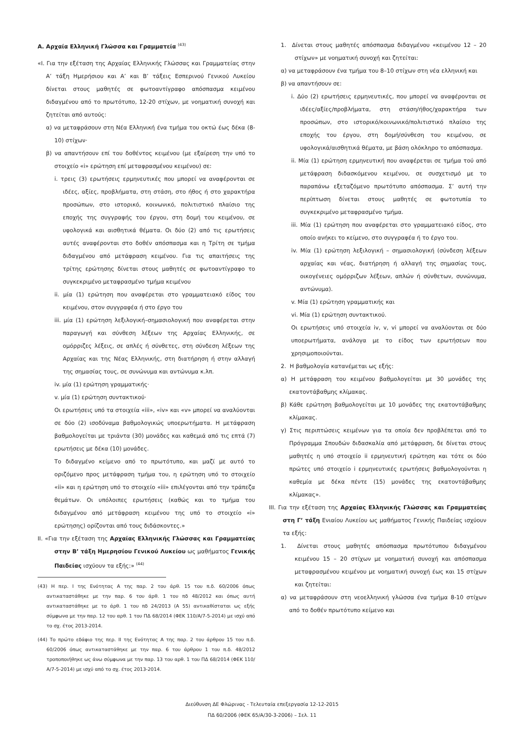Α. Αρχαία Ελληνική Γλώσσα και Γραμματεία <sup>(43)</sup>
«Ι. Για την εξέταση της Αρχαίας Ελληνικής Γλώσσας και Γραμματείας στην Α’ τάξη Ημερήσιου και Α’ και Β’ τάξεις Εσπερινού Γενικού Λυκείου δίνεται στους μαθητές σε φωτοαντίγραφο απόσπασμα κειμένου διδαγμένου από το πρωτότυπο, 12-20 στίχων, με νοηματική συνοχή και ζητείται από αυτούς:
α) να μεταφράσουν στη Νέα Ελληνική ένα τμήμα του οκτώ έως δέκα (8-10) στίχων·
β) να απαντήσουν επί του δοθέντος κειμένου (με εξαίρεση την υπό το στοιχείο «i» ερώτηση επί μεταφρασμένου κειμένου) σε:
i. τρεις (3) ερωτήσεις ερμηνευτικές που μπορεί να αναφέρονται σε ιδέες, αξίες, προβλήματα, στη στάση, στο ήθος ή στο χαρακτήρα προσώπων, στο ιστορικό, κοινωνικό, πολιτιστικό πλαίσιο της εποχής της συγγραφής του έργου, στη δομή του κειμένου, σε υφολογικά και αισθητικά θέματα. Οι δύο (2) από τις ερωτήσεις αυτές αναφέρονται στο δοθέν απόσπασμα και η Τρίτη σε τμήμα διδαγμένου από μετάφραση κειμένου. Για τις απαιτήσεις της τρίτης ερώτησης δίνεται στους μαθητές σε φωτοαντίγραφο το συγκεκριμένο μεταφρασμένο τμήμα κειμένου
ii. μία (1) ερώτηση που αναφέρεται στο γραμματειακό είδος του κειμένου, στον συγγραφέα ή στο έργο του
iii. μία (1) ερώτηση λεξιλογική–σημασιολογική που αναφέρεται στην παραγωγή και σύνθεση λέξεων της Αρχαίας Ελληνικής, σε ομόρριζες λέξεις, σε απλές ή σύνθετες, στη σύνδεση λέξεων της Αρχαίας και της Νέας Ελληνικής, στη διατήρηση ή στην αλλαγή της σημασίας τους, σε συνώνυμα και αντώνυμα κ.λπ.
iv. μία (1) ερώτηση γραμματικής·
v. μία (1) ερώτηση συντακτικού·
Οι ερωτήσεις υπό τα στοιχεία «iii», «iv» και «v» μπορεί να αναλύονται σε δύο (2) ισοδύναμα βαθμολογικώς υποερωτήματα. Η μετάφραση βαθμολογείται με τριάντα (30) μονάδες και καθεμιά από τις επτά (7) ερωτήσεις με δέκα (10) μονάδες.
Το διδαγμένο κείμενο από το πρωτότυπο, και μαζί με αυτό το οριζόμενο προς μετάφραση τμήμα του, η ερώτηση υπό το στοιχείο «ii» και η ερώτηση υπό το στοιχείο «iii» επιλέγονται από την τράπεζα θεμάτων. Οι υπόλοιπες ερωτήσεις (καθώς και το τμήμα του διδαγμένου από μετάφραση κειμένου της υπό το στοιχείο «i» ερώτησης) ορίζονται από τους διδάσκοντες.»
ΙΙ. «Για την εξέταση της Αρχαίας Ελληνικής Γλώσσας και Γραμματείας στην Β’ τάξη Ημερησίου Γενικού Λυκείου ως μαθήματος Γενικής Παιδείας ισχύουν τα εξής:» <sup>(44)</sup>
(43) Η περ. Ι της Ενότητας Α της παρ. 2 του άρθ. 15 του π.δ. 60/2006 όπως αντικαταστάθηκε με την παρ. 6 του άρθ. 1 του πδ 48/2012 και όπως αυτή αντικαταστάθηκε με το άρθ. 1 του πδ 24/2013 (Α 55) αντικαθίσταται ως εξής σύμφωνα με την παρ. 12 του αρθ. 1 του ΠΔ 68/2014 (ΦΕΚ 110/Α/7-5-2014) με ισχύ από το σχ. έτος 2013-2014.
(44) Το πρώτο εδάφιο της περ. ΙΙ της Ενότητας Α της παρ. 2 του άρθρου 15 του π.δ. 60/2006 όπως αντικαταστάθηκε με την παρ. 6 του άρθρου 1 του π.δ. 48/2012 τροποποιήθηκε ως άνω σύμφωνα με την παρ. 13 του αρθ. 1 του ΠΔ 68/2014 (ΦΕΚ 110/Α/7-5-2014) με ισχύ από το σχ. έτος 2013-2014.
1. Δίνεται στους μαθητές απόσπασμα διδαγμένου «κειμένου 12 – 20 στίχων» με νοηματική συνοχή και ζητείται:
α) να μεταφράσουν ένα τμήμα του 8–10 στίχων στη νέα ελληνική και
β) να απαντήσουν σε:
i. Δύο (2) ερωτήσεις ερμηνευτικές, που μπορεί να αναφέρονται σε ιδέες/αξίες/προβλήματα, στη στάση/ήθος/χαρακτήρα των προσώπων, στο ιστορικό/κοινωνικό/πολιτιστικό πλαίσιο της εποχής του έργου, στη δομή/σύνθεση του κειμένου, σε υφολογικά/αισθητικά θέματα, με βάση ολόκληρο το απόσπασμα.
ii. Μία (1) ερώτηση ερμηνευτική που αναφέρεται σε τμήμα τού από μετάφραση διδασκόμενου κειμένου, σε συσχετισμό με το παραπάνω εξεταζόμενο πρωτότυπο απόσπασμα. Σ’ αυτή την περίπτωση δίνεται στους μαθητές σε φωτοτυπία το συγκεκριμένο μεταφρασμένο τμήμα.
iii. Μία (1) ερώτηση που αναφέρεται στο γραμματειακό είδος, στο οποίο ανήκει το κείμενο, στο συγγραφέα ή το έργο του.
iv. Μία (1) ερώτηση λεξιλογική – σημασιολογική (σύνδεση λέξεων αρχαίας και νέας, διατήρηση ή αλλαγή της σημασίας τους, οικογένειες ομόρριζων λέξεων, απλών ή σύνθετων, συνώνυμα, αντώνυμα).
v. Μία (1) ερώτηση γραμματικής και
vi. Μία (1) ερώτηση συντακτικού.
Οι ερωτήσεις υπό στοιχεία iv, v, vi μπορεί να αναλύονται σε δύο υποερωτήματα, ανάλογα με το είδος των ερωτήσεων που χρησιμοποιούνται.
2. Η βαθμολογία κατανέμεται ως εξής:
α) Η μετάφραση του κειμένου βαθμολογείται με 30 μονάδες της εκατοντάβαθμης κλίμακας.
β) Κάθε ερώτηση βαθμολογείται με 10 μονάδες της εκατοντάβαθμης κλίμακας.
γ) Στις περιπτώσεις κειμένων για τα οποία δεν προβλέπεται από το Πρόγραμμα Σπουδών διδασκαλία από μετάφραση, δε δίνεται στους μαθητές η υπό στοιχείο ii ερμηνευτική ερώτηση και τότε οι δύο πρώτες υπό στοιχείο i ερμηνευτικές ερωτήσεις βαθμολογούνται η καθεμία με δέκα πέντε (15) μονάδες της εκατοντάβαθμης κλίμακας».
ΙΙΙ. Για την εξέταση της Αρχαίας Ελληνικής Γλώσσας και Γραμματείας στη Γ’ τάξη Ενιαίου Λυκείου ως μαθήματος Γενικής Παιδείας ισχύουν τα εξής:
1. Δίνεται στους μαθητές απόσπασμα πρωτότυπου διδαγμένου κειμένου 15 – 20 στίχων με νοηματική συνοχή και απόσπασμα μεταφρασμένου κειμένου με νοηματική συνοχή έως και 15 στίχων και ζητείται:
α) να μεταφράσουν στη νεοελληνική γλώσσα ένα τμήμα 8-10 στίχων από το δοθέν πρωτότυπο κείμενο και
Διεύθυνση ΔΕ Φλώρινας - Τελευταία επεξεργασία 12-12-2015
ΠΔ 60/2006 (ΦΕΚ 65/Α/30-3-2006) – Σελ. 11